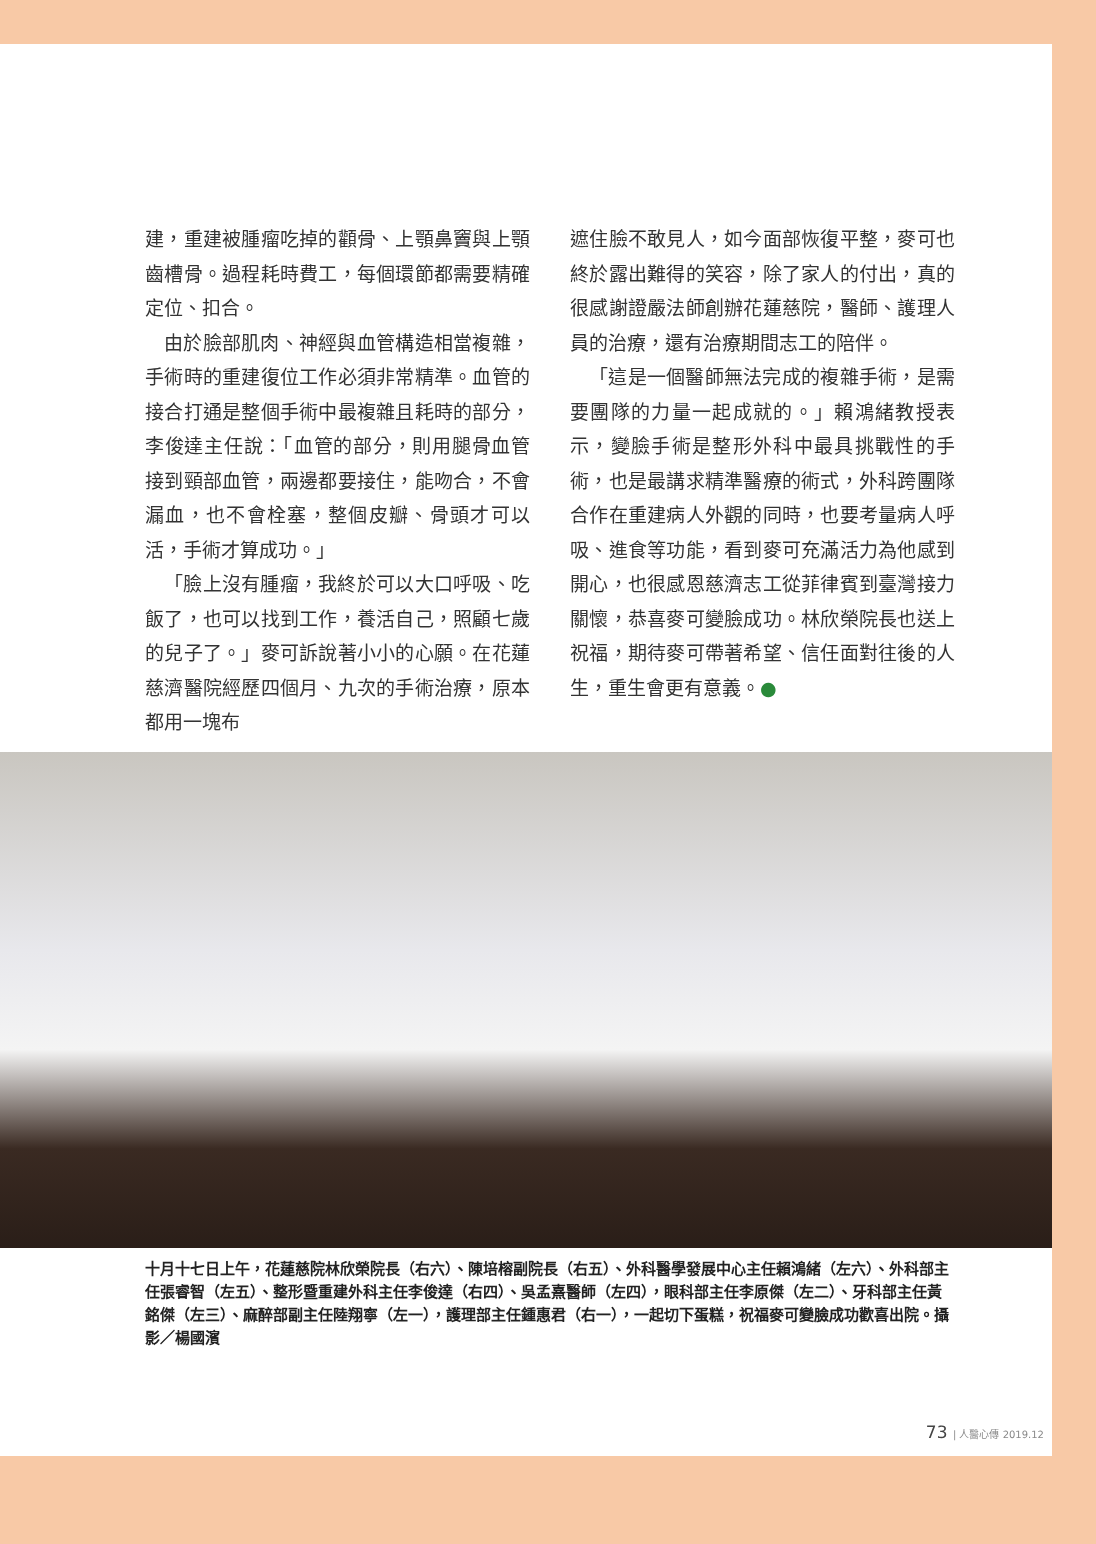建，重建被腫瘤吃掉的顴骨、上顎鼻竇與上顎齒槽骨。過程耗時費工，每個環節都需要精確定位、扣合。
由於臉部肌肉、神經與血管構造相當複雜，手術時的重建復位工作必須非常精準。血管的接合打通是整個手術中最複雜且耗時的部分，李俊達主任說：「血管的部分，則用腿骨血管接到頸部血管，兩邊都要接住，能吻合，不會漏血，也不會栓塞，整個皮瓣、骨頭才可以活，手術才算成功。」
「臉上沒有腫瘤，我終於可以大口呼吸、吃飯了，也可以找到工作，養活自己，照顧七歲的兒子了。」麥可訴說著小小的心願。在花蓮慈濟醫院經歷四個月、九次的手術治療，原本都用一塊布
遮住臉不敢見人，如今面部恢復平整，麥可也終於露出難得的笑容，除了家人的付出，真的很感謝證嚴法師創辦花蓮慈院，醫師、護理人員的治療，還有治療期間志工的陪伴。
「這是一個醫師無法完成的複雜手術，是需要團隊的力量一起成就的。」賴鴻緒教授表示，變臉手術是整形外科中最具挑戰性的手術，也是最講求精準醫療的術式，外科跨團隊合作在重建病人外觀的同時，也要考量病人呼吸、進食等功能，看到麥可充滿活力為他感到開心，也很感恩慈濟志工從菲律賓到臺灣接力關懷，恭喜麥可變臉成功。林欣榮院長也送上祝福，期待麥可帶著希望、信任面對往後的人生，重生會更有意義。●
十月十七日上午，花蓮慈院林欣榮院長（右六）、陳培榕副院長（右五）、外科醫學發展中心主任賴鴻緒（左六）、外科部主任張睿智（左五）、整形暨重建外科主任李俊達（右四）、吳孟熹醫師（左四），眼科部主任李原傑（左二）、牙科部主任黃銘傑（左三）、麻醉部副主任陸翔寧（左一），護理部主任鍾惠君（右一），一起切下蛋糕，祝福麥可變臉成功歡喜出院。攝影／楊國濱
73 | 人醫心傳 2019.12